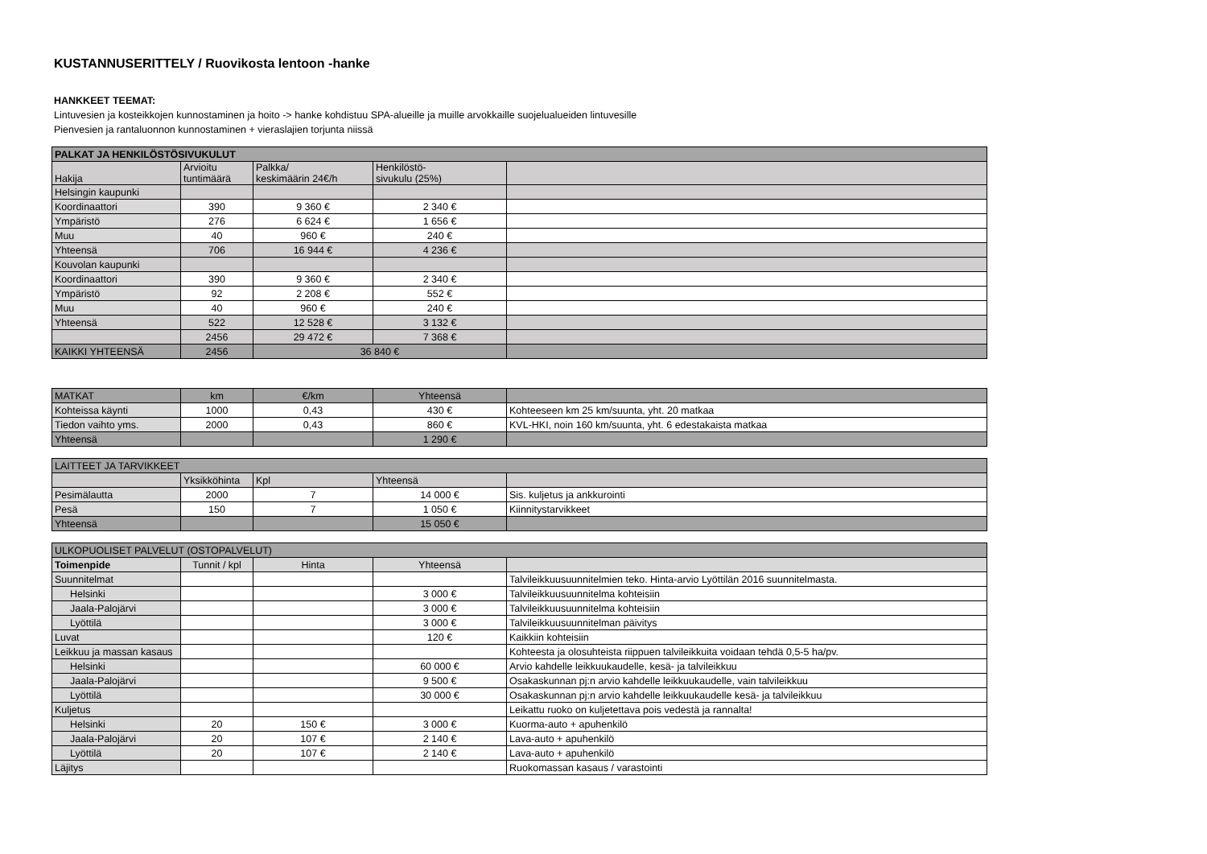KUSTANNUSERITTELY / Ruovikosta lentoon -hanke
HANKKEET TEEMAT:
Lintuvesien ja kosteikkojen kunnostaminen ja hoito -> hanke kohdistuu SPA-alueille ja muille arvokkaille suojelualueiden lintuvesille
Pienvesien ja rantaluonnon kunnostaminen + vieraslajien torjunta niissä
| PALKAT JA HENKILÖSTÖSIVUKULUT | | | | |
| Hakija | Arvioitu tuntimäärä | Palkka/ keskimäärin 24€/h | Henkilöstö- sivukulu (25%) | |
| Helsingin kaupunki | | | | |
| Koordinaattori | 390 | 9 360 € | 2 340 € | |
| Ympäristö | 276 | 6 624 € | 1 656 € | |
| Muu | 40 | 960 € | 240 € | |
| Yhteensä | 706 | 16 944 € | 4 236 € | |
| Kouvolan kaupunki | | | | |
| Koordinaattori | 390 | 9 360 € | 2 340 € | |
| Ympäristö | 92 | 2 208 € | 552 € | |
| Muu | 40 | 960 € | 240 € | |
| Yhteensä | 522 | 12 528 € | 3 132 € | |
| | 2456 | 29 472 € | 7 368 € | |
| KAIKKI YHTEENSÄ | 2456 | 36 840 € | | |
| MATKAT | km | €/km | Yhteensä | |
| Kohteissa käynti | 1000 | 0,43 | 430 € | Kohteeseen km 25 km/suunta, yht. 20 matkaa |
| Tiedon vaihto yms. | 2000 | 0,43 | 860 € | KVL-HKI, noin 160 km/suunta, yht. 6 edestakaista matkaa |
| Yhteensä | | | 1 290 € | |
| LAITTEET JA TARVIKKEET | | | | |
| | Yksikköhinta | Kpl | Yhteensä | |
| Pesimälautta | 2000 | 7 | 14 000 € | Sis. kuljetus ja ankkurointi |
| Pesä | 150 | 7 | 1 050 € | Kiinnitystarvikkeet |
| Yhteensä | | | 15 050 € | |
| ULKOPUOLISET PALVELUT (OSTOPALVELUT) | | | | |
| Toimenpide | Tunnit / kpl | Hinta | Yhteensä | |
| Suunnitelmat | | | | Talvileikkuusuunnitelmien teko. Hinta-arvio Lyöttilän 2016 suunnitelmasta. |
| Helsinki | | | 3 000 € | Talvileikkuusuunnitelma kohteisiin |
| Jaala-Palojärvi | | | 3 000 € | Talvileikkuusuunnitelma kohteisiin |
| Lyöttilä | | | 3 000 € | Talvileikkuusuunnitelman päivitys |
| Luvat | | | 120 € | Kaikkiin kohteisiin |
| Leikkuu ja massan kasaus | | | | Kohteesta ja olosuhteista riippuen talvileikkuita voidaan tehdä 0,5-5 ha/pv. |
| Helsinki | | | 60 000 € | Arvio kahdelle leikkuukaudelle, kesä- ja talvileikkuu |
| Jaala-Palojärvi | | | 9 500 € | Osakaskunnan pj:n arvio kahdelle leikkuukaudelle, vain talvileikkuu |
| Lyöttilä | | | 30 000 € | Osakaskunnan pj:n arvio kahdelle leikkuukaudelle kesä- ja talvileikkuu |
| Kuljetus | | | | Leikattu ruoko on kuljetettava pois vedestä ja rannalta! |
| Helsinki | 20 | 150 € | 3 000 € | Kuorma-auto + apuhenkilö |
| Jaala-Palojärvi | 20 | 107 € | 2 140 € | Lava-auto + apuhenkilö |
| Lyöttilä | 20 | 107 € | 2 140 € | Lava-auto + apuhenkilö |
| Läjitys | | | | Ruokomassan kasaus / varastointi |